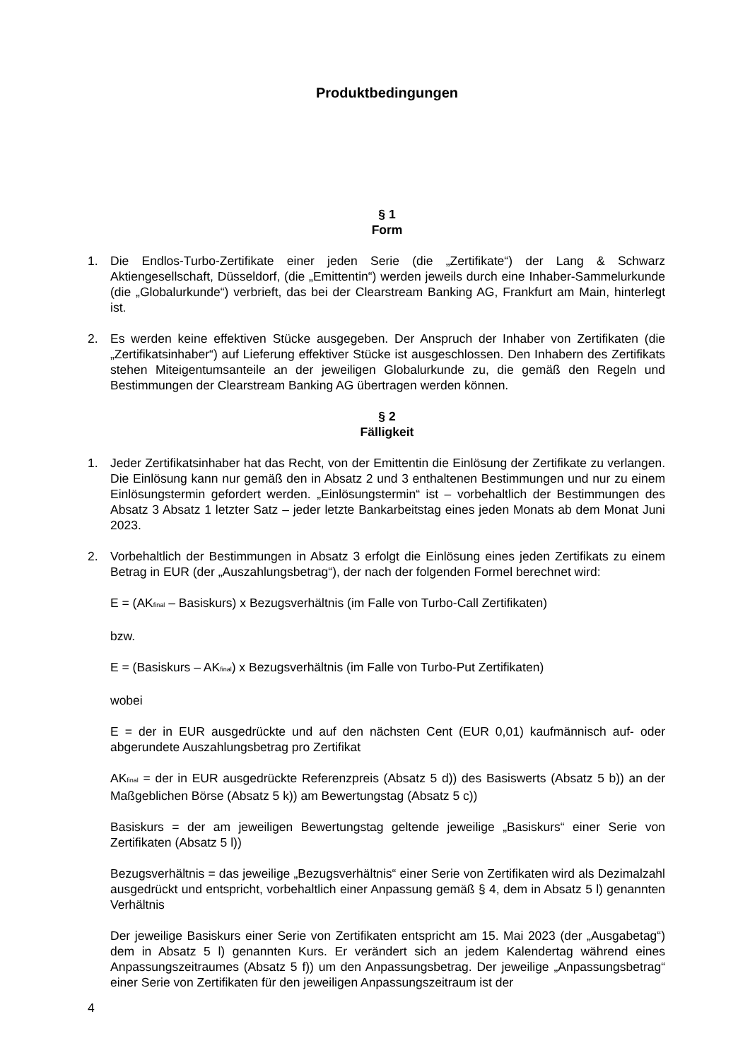Produktbedingungen
§ 1
Form
1. Die Endlos-Turbo-Zertifikate einer jeden Serie (die „Zertifikate“) der Lang & Schwarz Aktiengesellschaft, Düsseldorf, (die „Emittentin“) werden jeweils durch eine Inhaber-Sammelurkunde (die „Globalurkunde“) verbrieft, das bei der Clearstream Banking AG, Frankfurt am Main, hinterlegt ist.
2. Es werden keine effektiven Stücke ausgegeben. Der Anspruch der Inhaber von Zertifikaten (die „Zertifikatsinhaber“) auf Lieferung effektiver Stücke ist ausgeschlossen. Den Inhabern des Zertifikats stehen Miteigentumsanteile an der jeweiligen Globalurkunde zu, die gemäß den Regeln und Bestimmungen der Clearstream Banking AG übertragen werden können.
§ 2
Fälligkeit
1. Jeder Zertifikatsinhaber hat das Recht, von der Emittentin die Einlösung der Zertifikate zu verlangen. Die Einlösung kann nur gemäß den in Absatz 2 und 3 enthaltenen Bestimmungen und nur zu einem Einlösungstermin gefordert werden. „Einlösungstermin“ ist – vorbehaltlich der Bestimmungen des Absatz 3 Absatz 1 letzter Satz – jeder letzte Bankarbeitstag eines jeden Monats ab dem Monat Juni 2023.
2. Vorbehaltlich der Bestimmungen in Absatz 3 erfolgt die Einlösung eines jeden Zertifikats zu einem Betrag in EUR (der „Auszahlungsbetrag“), der nach der folgenden Formel berechnet wird:
E = (AK<sub>final</sub> – Basiskurs) x Bezugsverhältnis (im Falle von Turbo-Call Zertifikaten)
bzw.
E = (Basiskurs – AK<sub>final</sub>) x Bezugsverhältnis (im Falle von Turbo-Put Zertifikaten)
wobei
E = der in EUR ausgedrückte und auf den nächsten Cent (EUR 0,01) kaufmännisch auf- oder abgerundete Auszahlungsbetrag pro Zertifikat
AK<sub>final</sub> = der in EUR ausgedrückte Referenzpreis (Absatz 5 d)) des Basiswerts (Absatz 5 b)) an der Maßgeblichen Börse (Absatz 5 k)) am Bewertungstag (Absatz 5 c))
Basiskurs = der am jeweiligen Bewertungstag geltende jeweilige „Basiskurs“ einer Serie von Zertifikaten (Absatz 5 l))
Bezugsverhältnis = das jeweilige „Bezugsverhältnis“ einer Serie von Zertifikaten wird als Dezimalzahl ausgedrückt und entspricht, vorbehaltlich einer Anpassung gemäß § 4, dem in Absatz 5 l) genannten Verhältnis
Der jeweilige Basiskurs einer Serie von Zertifikaten entspricht am 15. Mai 2023 (der „Ausgabetag“) dem in Absatz 5 l) genannten Kurs. Er verändert sich an jedem Kalendertag während eines Anpassungszeitraumes (Absatz 5 f)) um den Anpassungsbetrag. Der jeweilige „Anpassungsbetrag“ einer Serie von Zertifikaten für den jeweiligen Anpassungszeitraum ist der
4